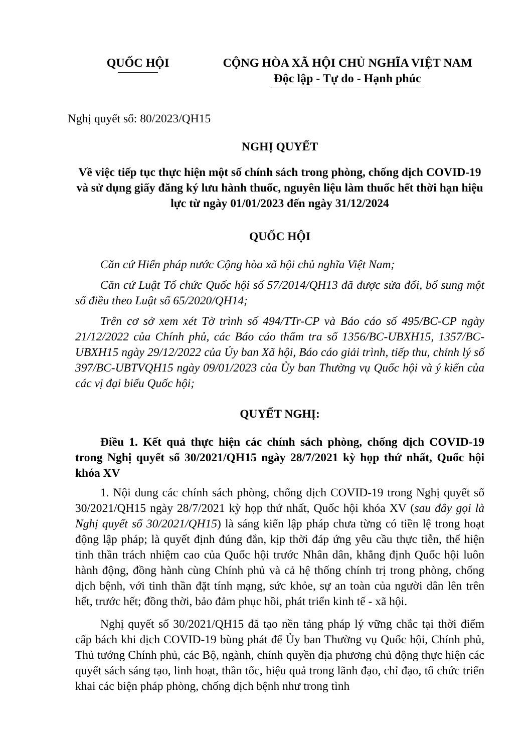QUỐC HỘI CỘNG HÒA XÃ HỘI CHỦ NGHĨA VIỆT NAM
Độc lập - Tự do - Hạnh phúc
Nghị quyết số: 80/2023/QH15
NGHỊ QUYẾT
Về việc tiếp tục thực hiện một số chính sách trong phòng, chống dịch COVID-19 và sử dụng giấy đăng ký lưu hành thuốc, nguyên liệu làm thuốc hết thời hạn hiệu lực từ ngày 01/01/2023 đến ngày 31/12/2024
QUỐC HỘI
Căn cứ Hiến pháp nước Cộng hòa xã hội chủ nghĩa Việt Nam;
Căn cứ Luật Tổ chức Quốc hội số 57/2014/QH13 đã được sửa đổi, bổ sung một số điều theo Luật số 65/2020/QH14;
Trên cơ sở xem xét Tờ trình số 494/TTr-CP và Báo cáo số 495/BC-CP ngày 21/12/2022 của Chính phủ, các Báo cáo thẩm tra số 1356/BC-UBXH15, 1357/BC-UBXH15 ngày 29/12/2022 của Ủy ban Xã hội, Báo cáo giải trình, tiếp thu, chỉnh lý số 397/BC-UBTVQH15 ngày 09/01/2023 của Ủy ban Thường vụ Quốc hội và ý kiến của các vị đại biểu Quốc hội;
QUYẾT NGHỊ:
Điều 1. Kết quả thực hiện các chính sách phòng, chống dịch COVID-19 trong Nghị quyết số 30/2021/QH15 ngày 28/7/2021 kỳ họp thứ nhất, Quốc hội khóa XV
1. Nội dung các chính sách phòng, chống dịch COVID-19 trong Nghị quyết số 30/2021/QH15 ngày 28/7/2021 kỳ họp thứ nhất, Quốc hội khóa XV (sau đây gọi là Nghị quyết số 30/2021/QH15) là sáng kiến lập pháp chưa từng có tiền lệ trong hoạt động lập pháp; là quyết định đúng đắn, kịp thời đáp ứng yêu cầu thực tiễn, thể hiện tinh thần trách nhiệm cao của Quốc hội trước Nhân dân, khẳng định Quốc hội luôn hành động, đồng hành cùng Chính phủ và cả hệ thống chính trị trong phòng, chống dịch bệnh, với tinh thần đặt tính mạng, sức khỏe, sự an toàn của người dân lên trên hết, trước hết; đồng thời, bảo đảm phục hồi, phát triển kinh tế - xã hội.
Nghị quyết số 30/2021/QH15 đã tạo nền tảng pháp lý vững chắc tại thời điểm cấp bách khi dịch COVID-19 bùng phát để Ủy ban Thường vụ Quốc hội, Chính phủ, Thủ tướng Chính phủ, các Bộ, ngành, chính quyền địa phương chủ động thực hiện các quyết sách sáng tạo, linh hoạt, thần tốc, hiệu quả trong lãnh đạo, chỉ đạo, tổ chức triển khai các biện pháp phòng, chống dịch bệnh như trong tình